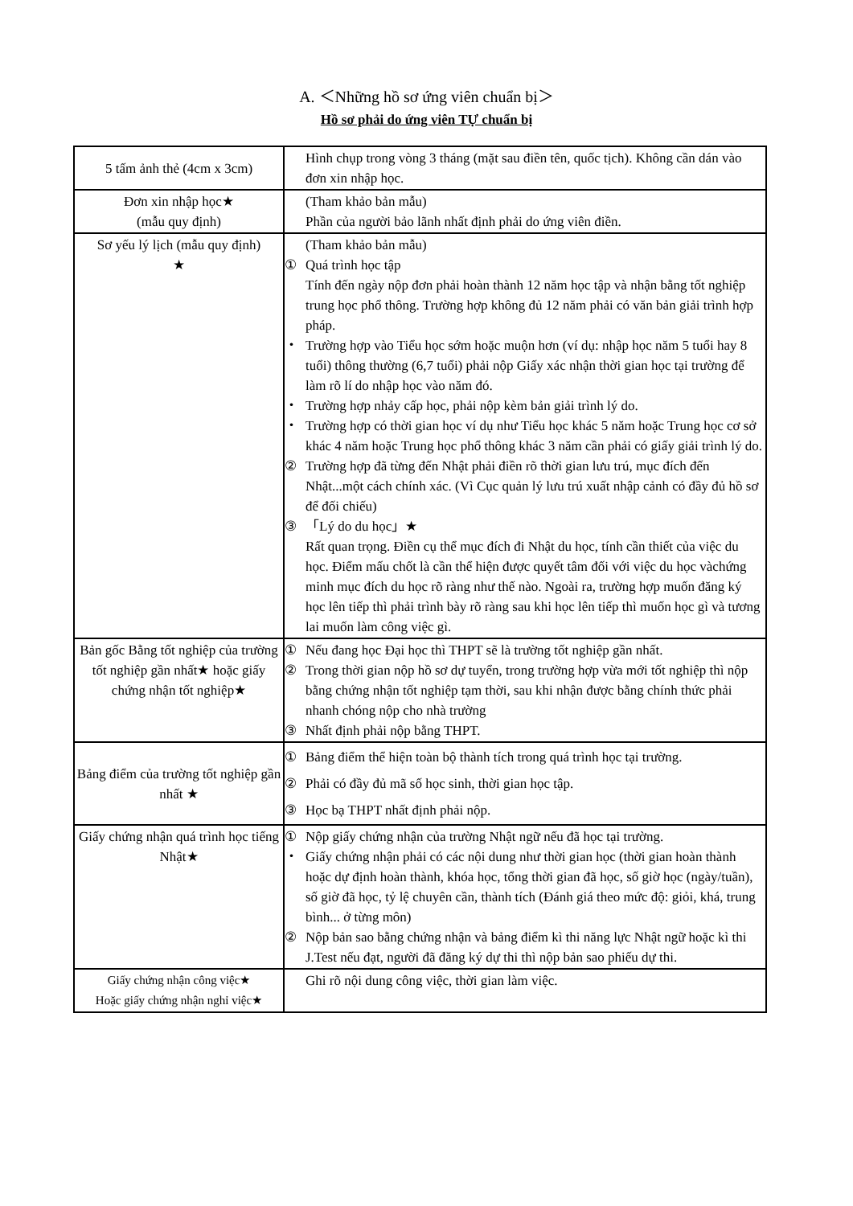A. ＜Những hồ sơ ứng viên chuẩn bị＞
Hồ sơ phải do ứng viên TỰ chuẩn bị
| 5 tấm ảnh thẻ (4cm x 3cm) | Hình chụp trong vòng 3 tháng (mặt sau điền tên, quốc tịch). Không cần dán vào đơn xin nhập học. |
| Đơn xin nhập học★ (mẫu quy định) | (Tham khảo bản mẫu) Phần của người bảo lãnh nhất định phải do ứng viên điền. |
| Sơ yếu lý lịch (mẫu quy định) ★ | (Tham khảo bản mẫu) ① Quá trình học tập Tính đến ngày nộp đơn phải hoàn thành 12 năm học tập và nhận bằng tốt nghiệp trung học phổ thông. Trường hợp không đủ 12 năm phải có văn bản giải trình hợp pháp. ・ Trường hợp vào Tiểu học sớm hoặc muộn hơn (ví dụ: nhập học năm 5 tuổi hay 8 tuổi) thông thường (6,7 tuổi) phải nộp Giấy xác nhận thời gian học tại trường để làm rõ lí do nhập học vào năm đó. ・ Trường hợp nhảy cấp học, phải nộp kèm bản giải trình lý do. ・ Trường hợp có thời gian học ví dụ như Tiểu học khác 5 năm hoặc Trung học cơ sở khác 4 năm hoặc Trung học phổ thông khác 3 năm cần phải có giấy giải trình lý do. ② Trường hợp đã từng đến Nhật phải điền rõ thời gian lưu trú, mục đích đến Nhật...một cách chính xác. (Vì Cục quản lý lưu trú xuất nhập cảnh có đầy đủ hồ sơ để đối chiếu) ③ 「Lý do du học」★ Rất quan trọng. Điền cụ thể mục đích đi Nhật du học, tính cần thiết của việc du học. Điểm mấu chốt là cần thể hiện được quyết tâm đối với việc du học vàchứng minh mục đích du học rõ ràng như thế nào. Ngoài ra, trường hợp muốn đăng ký học lên tiếp thì phải trình bày rõ ràng sau khi học lên tiếp thì muốn học gì và tương lai muốn làm công việc gì. |
| Bản gốc Bằng tốt nghiệp của trường tốt nghiệp gần nhất★ hoặc giấy chứng nhận tốt nghiệp★ | ① Nếu đang học Đại học thì THPT sẽ là trường tốt nghiệp gần nhất. ② Trong thời gian nộp hồ sơ dự tuyển, trong trường hợp vừa mới tốt nghiệp thì nộp bằng chứng nhận tốt nghiệp tạm thời, sau khi nhận được bằng chính thức phải nhanh chóng nộp cho nhà trường ③ Nhất định phải nộp bằng THPT. |
| Bảng điểm của trường tốt nghiệp gần nhất ★ | ① Bảng điểm thể hiện toàn bộ thành tích trong quá trình học tại trường. ② Phải có đầy đủ mã số học sinh, thời gian học tập. ③ Học bạ THPT nhất định phải nộp. |
| Giấy chứng nhận quá trình học tiếng Nhật★ | ① Nộp giấy chứng nhận của trường Nhật ngữ nếu đã học tại trường. ・ Giấy chứng nhận phải có các nội dung như thời gian học (thời gian hoàn thành hoặc dự định hoàn thành, khóa học, tổng thời gian đã học, số giờ học (ngày/tuần), số giờ đã học, tỷ lệ chuyên cần, thành tích (Đánh giá theo mức độ: giỏi, khá, trung bình... ở từng môn) ② Nộp bản sao bằng chứng nhận và bảng điểm kì thi năng lực Nhật ngữ hoặc kì thi J.Test nếu đạt, người đã đăng ký dự thi thì nộp bản sao phiếu dự thi. |
| Giấy chứng nhận công việc★ Hoặc giấy chứng nhận nghỉ việc★ | Ghi rõ nội dung công việc, thời gian làm việc. |